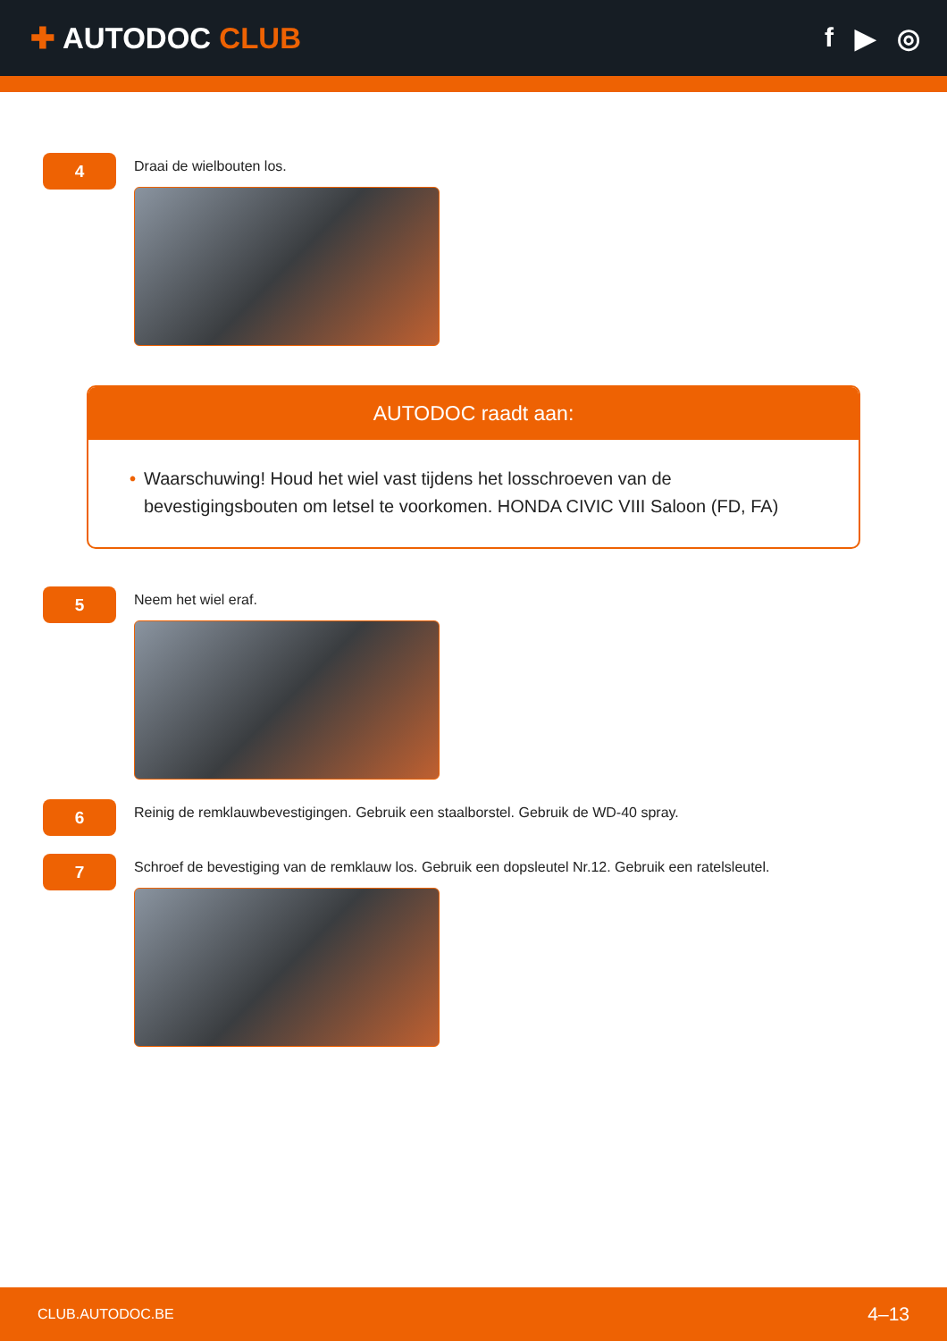✚ AUTODOC CLUB f ▶ ◎
4
Draai de wielbouten los.
AUTODOC raadt aan:
• Waarschuwing! Houd het wiel vast tijdens het losschroeven van de bevestigingsbouten om letsel te voorkomen. HONDA CIVIC VIII Saloon (FD, FA)
5
Neem het wiel eraf.
6
Reinig de remklauwbevestigingen. Gebruik een staalborstel. Gebruik de WD-40 spray.
7
Schroef de bevestiging van de remklauw los. Gebruik een dopsleutel Nr.12. Gebruik een ratelsleutel.
CLUB.AUTODOC.BE 4–13